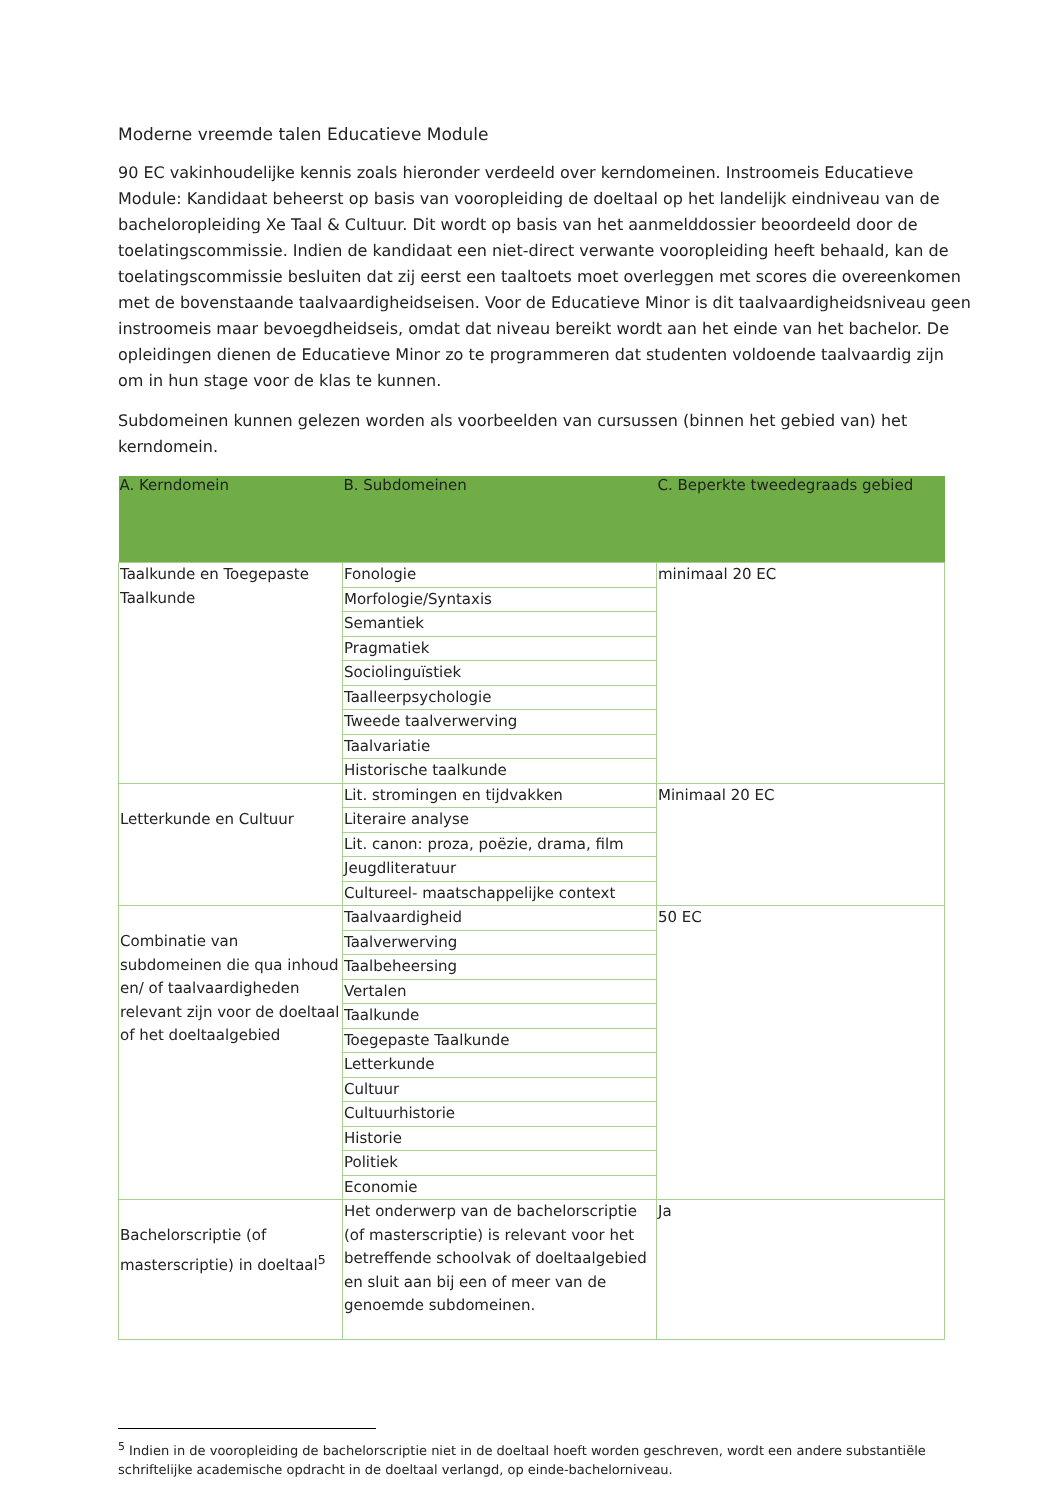Moderne vreemde talen Educatieve Module
90 EC vakinhoudelijke kennis zoals hieronder verdeeld over kerndomeinen. Instroomeis Educatieve Module: Kandidaat beheerst op basis van vooropleiding de doeltaal op het landelijk eindniveau van de bacheloropleiding Xe Taal & Cultuur. Dit wordt op basis van het aanmelddossier beoordeeld door de toelatingscommissie. Indien de kandidaat een niet-direct verwante vooropleiding heeft behaald, kan de toelatingscommissie besluiten dat zij eerst een taaltoets moet overleggen met scores die overeenkomen met de bovenstaande taalvaardigheidseisen. Voor de Educatieve Minor is dit taalvaardigheidsniveau geen instroomeis maar bevoegdheidseis, omdat dat niveau bereikt wordt aan het einde van het bachelor. De opleidingen dienen de Educatieve Minor zo te programmeren dat studenten voldoende taalvaardig zijn om in hun stage voor de klas te kunnen.
Subdomeinen kunnen gelezen worden als voorbeelden van cursussen (binnen het gebied van) het kerndomein.
| A. Kerndomein | B. Subdomeinen | C. Beperkte tweedegraads gebied |
| --- | --- | --- |
| Taalkunde en Toegepaste Taalkunde | Fonologie | minimaal 20 EC |
| | Morfologie/Syntaxis | |
| | Semantiek | |
| | Pragmatiek | |
| | Sociolinguïstiek | |
| | Taalleerpsychologie | |
| | Tweede taalverwerving | |
| | Taalvariatie | |
| | Historische taalkunde | |
| Letterkunde en Cultuur | Lit. stromingen en tijdvakken | Minimaal 20 EC |
| | Literaire analyse | |
| | Lit. canon: proza, poëzie, drama, film | |
| | Jeugdliteratuur | |
| | Cultureel- maatschappelijke context | |
| Combinatie van subdomeinen die qua inhoud en/ of taalvaardigheden relevant zijn voor de doeltaal of het doeltaalgebied | Taalvaardigheid | 50 EC |
| | Taalverwerving | |
| | Taalbeheersing | |
| | Vertalen | |
| | Taalkunde | |
| | Toegepaste Taalkunde | |
| | Letterkunde | |
| | Cultuur | |
| | Cultuurhistorie | |
| | Historie | |
| | Politiek | |
| | Economie | |
| Bachelorscriptie (of masterscriptie) in doeltaal<sup>5</sup> | Het onderwerp van de bachelorscriptie (of masterscriptie) is relevant voor het betreffende schoolvak of doeltaalgebied en sluit aan bij een of meer van de genoemde subdomeinen. | Ja |
<sup>5</sup> Indien in de vooropleiding de bachelorscriptie niet in de doeltaal hoeft worden geschreven, wordt een andere substantiële schriftelijke academische opdracht in de doeltaal verlangd, op einde-bachelorniveau.